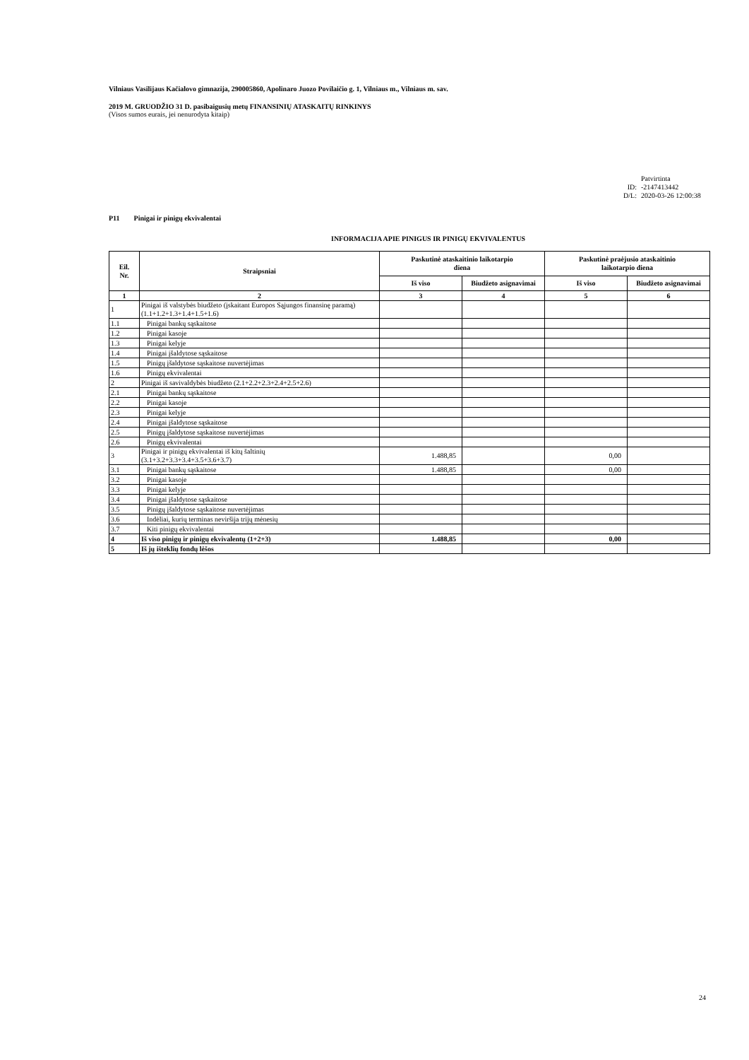Vilniaus Vasilijaus Kačialovo gimnazija, 290005860, Apolinaro Juozo Povilaičio g. 1, Vilniaus m., Vilniaus m. sav.
2019 M. GRUODŽIO 31 D. pasibaigusių metų FINANSINIŲ ATASKAITŲ RINKINYS
(Visos sumos eurais, jei nenurodyta kitaip)
Patvirtinta
ID: -2147413442
D/L: 2020-03-26 12:00:38
P11 Pinigai ir pinigų ekvivalentai
INFORMACIJA APIE PINIGUS IR PINIGŲ EKVIVALENTUS
| Eil. Nr. | Straipsniai | Paskutinė ataskaitinio laikotarpio diena | | Paskutinė praėjusio ataskaitinio laikotarpio diena | |
| --- | --- | --- | --- | --- | --- |
| | | Iš viso | Biudžeto asignavimai | Iš viso | Biudžeto asignavimai |
| 1 | 2 | 3 | 4 | 5 | 6 |
| 1 | Pinigai iš valstybės biudžeto (įskaitant Europos Sąjungos finansinę paramą) (1.1+1.2+1.3+1.4+1.5+1.6) | | | | |
| 1.1 | Pinigai bankų sąskaitose | | | | |
| 1.2 | Pinigai kasoje | | | | |
| 1.3 | Pinigai kelyje | | | | |
| 1.4 | Pinigai įšaldytose sąskaitose | | | | |
| 1.5 | Pinigų įšaldytose sąskaitose nuvertėjimas | | | | |
| 1.6 | Pinigų ekvivalentai | | | | |
| 2 | Pinigai iš savivaldybės biudžeto (2.1+2.2+2.3+2.4+2.5+2.6) | | | | |
| 2.1 | Pinigai bankų sąskaitose | | | | |
| 2.2 | Pinigai kasoje | | | | |
| 2.3 | Pinigai kelyje | | | | |
| 2.4 | Pinigai įšaldytose sąskaitose | | | | |
| 2.5 | Pinigų įšaldytose sąskaitose nuvertėjimas | | | | |
| 2.6 | Pinigų ekvivalentai | | | | |
| 3 | Pinigai ir pinigų ekvivalentai iš kitų šaltinių (3.1+3.2+3.3+3.4+3.5+3.6+3.7) | 1.488,85 | | 0,00 | |
| 3.1 | Pinigai bankų sąskaitose | 1.488,85 | | 0,00 | |
| 3.2 | Pinigai kasoje | | | | |
| 3.3 | Pinigai kelyje | | | | |
| 3.4 | Pinigai įšaldytose sąskaitose | | | | |
| 3.5 | Pinigų įšaldytose sąskaitose nuvertėjimas | | | | |
| 3.6 | Indėliai, kurių terminas neviršija trijų mėnesių | | | | |
| 3.7 | Kiti pinigų ekvivalentai | | | | |
| 4 | Iš viso pinigų ir pinigų ekvivalentų (1+2+3) | 1.488,85 | | 0,00 | |
| 5 | Iš jų išteklių fondų lėšos | | | | |
24